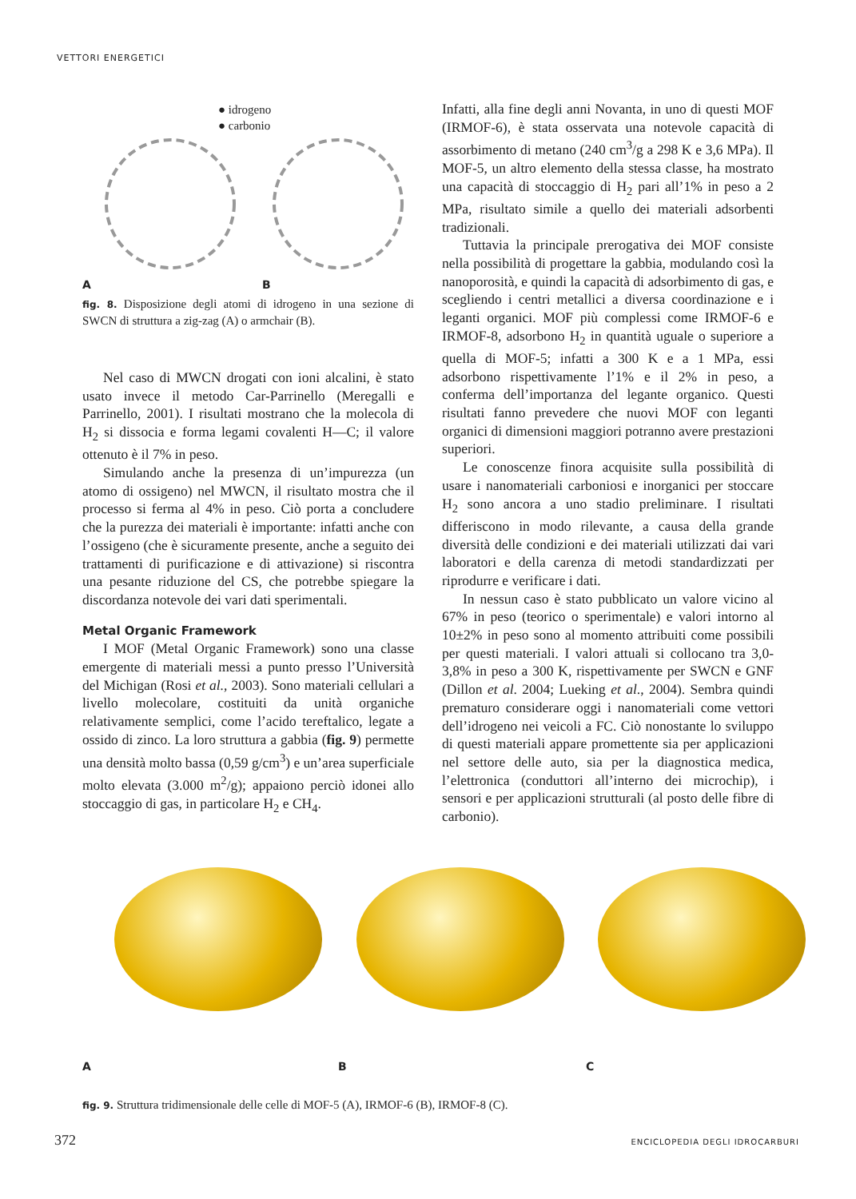VETTORI ENERGETICI
● idrogeno
● carbonio
A B
fig. 8. Disposizione degli atomi di idrogeno in una sezione di SWCN di struttura a zig-zag (A) o armchair (B).
Nel caso di MWCN drogati con ioni alcalini, è stato usato invece il metodo Car-Parrinello (Meregalli e Parrinello, 2001). I risultati mostrano che la molecola di H<sub>2</sub> si dissocia e forma legami covalenti H—C; il valore ottenuto è il 7% in peso.
Simulando anche la presenza di un’impurezza (un atomo di ossigeno) nel MWCN, il risultato mostra che il processo si ferma al 4% in peso. Ciò porta a concludere che la purezza dei materiali è importante: infatti anche con l’ossigeno (che è sicuramente presente, anche a seguito dei trattamenti di purificazione e di attivazione) si riscontra una pesante riduzione del CS, che potrebbe spiegare la discordanza notevole dei vari dati sperimentali.
Metal Organic Framework
I MOF (Metal Organic Framework) sono una classe emergente di materiali messi a punto presso l’Università del Michigan (Rosi et al., 2003). Sono materiali cellulari a livello molecolare, costituiti da unità organiche relativamente semplici, come l’acido tereftalico, legate a ossido di zinco. La loro struttura a gabbia (fig. 9) permette una densità molto bassa (0,59 g/cm<sup>3</sup>) e un’area superficiale molto elevata (3.000 m<sup>2</sup>/g); appaiono perciò idonei allo stoccaggio di gas, in particolare H<sub>2</sub> e CH<sub>4</sub>.
Infatti, alla fine degli anni Novanta, in uno di questi MOF (IRMOF-6), è stata osservata una notevole capacità di assorbimento di metano (240 cm<sup>3</sup>/g a 298 K e 3,6 MPa). Il MOF-5, un altro elemento della stessa classe, ha mostrato una capacità di stoccaggio di H<sub>2</sub> pari all’1% in peso a 2 MPa, risultato simile a quello dei materiali adsorbenti tradizionali.
Tuttavia la principale prerogativa dei MOF consiste nella possibilità di progettare la gabbia, modulando così la nanoporosità, e quindi la capacità di adsorbimento di gas, e scegliendo i centri metallici a diversa coordinazione e i leganti organici. MOF più complessi come IRMOF-6 e IRMOF-8, adsorbono H<sub>2</sub> in quantità uguale o superiore a quella di MOF-5; infatti a 300 K e a 1 MPa, essi adsorbono rispettivamente l’1% e il 2% in peso, a conferma dell’importanza del legante organico. Questi risultati fanno prevedere che nuovi MOF con leganti organici di dimensioni maggiori potranno avere prestazioni superiori.
Le conoscenze finora acquisite sulla possibilità di usare i nanomateriali carboniosi e inorganici per stoccare H<sub>2</sub> sono ancora a uno stadio preliminare. I risultati differiscono in modo rilevante, a causa della grande diversità delle condizioni e dei materiali utilizzati dai vari laboratori e della carenza di metodi standardizzati per riprodurre e verificare i dati.
In nessun caso è stato pubblicato un valore vicino al 67% in peso (teorico o sperimentale) e valori intorno al 10±2% in peso sono al momento attribuiti come possibili per questi materiali. I valori attuali si collocano tra 3,0-3,8% in peso a 300 K, rispettivamente per SWCN e GNF (Dillon et al. 2004; Lueking et al., 2004). Sembra quindi prematuro considerare oggi i nanomateriali come vettori dell’idrogeno nei veicoli a FC. Ciò nonostante lo sviluppo di questi materiali appare promettente sia per applicazioni nel settore delle auto, sia per la diagnostica medica, l’elettronica (conduttori all’interno dei microchip), i sensori e per applicazioni strutturali (al posto delle fibre di carbonio).
A B C
fig. 9. Struttura tridimensionale delle celle di MOF-5 (A), IRMOF-6 (B), IRMOF-8 (C).
372 ENCICLOPEDIA DEGLI IDROCARBURI